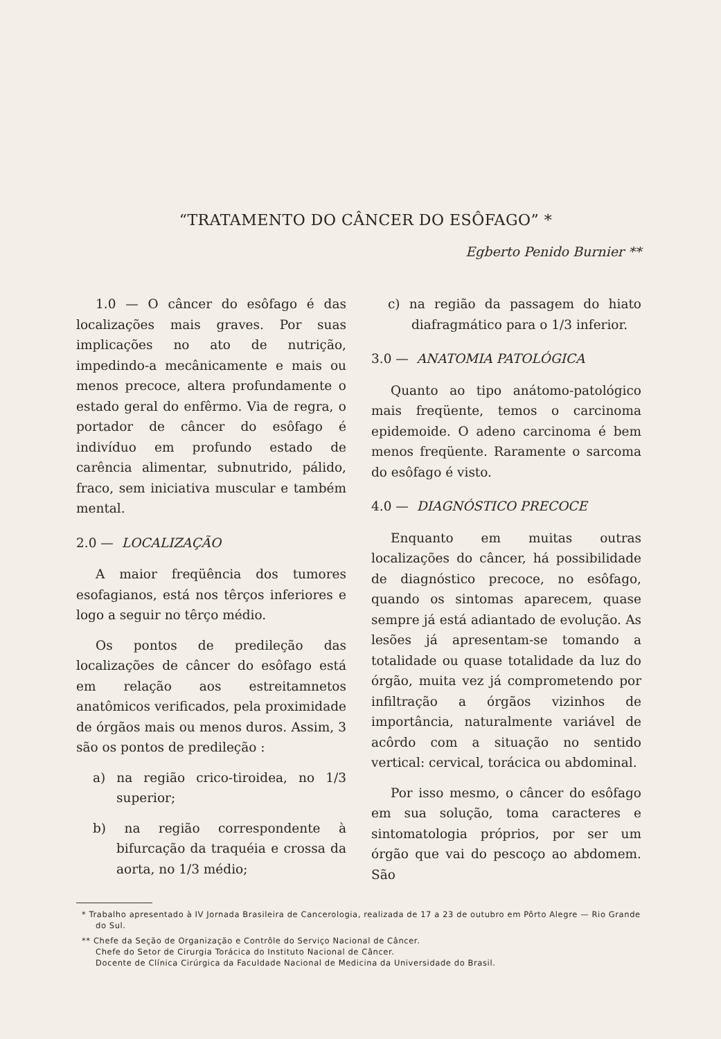“TRATAMENTO DO CÂNCER DO ESÔFAGO” *
Egberto Penido Burnier **
1.0 — O câncer do esôfago é das localizações mais graves. Por suas implicações no ato de nutrição, impedindo-a mecânicamente e mais ou menos precoce, altera profundamente o estado geral do enfêrmo. Via de regra, o portador de câncer do esôfago é indivíduo em profundo estado de carência alimentar, subnutrido, pálido, fraco, sem iniciativa muscular e também mental.
2.0 — LOCALIZAÇÃO
A maior freqüência dos tumores esofagianos, está nos têrços inferiores e logo a seguir no têrço médio.
Os pontos de predileção das localizações de câncer do esôfago está em relação aos estreitamnetos anatômicos verificados, pela proximidade de órgãos mais ou menos duros. Assim, 3 são os pontos de predileção :
a) na região crico-tiroidea, no 1/3 superior;
b) na região correspondente à bifurcação da traquéia e crossa da aorta, no 1/3 médio;
c) na região da passagem do hiato diafragmático para o 1/3 inferior.
3.0 — ANATOMIA PATOLÓGICA
Quanto ao tipo anátomo-patológico mais freqüente, temos o carcinoma epidemoide. O adeno carcinoma é bem menos freqüente. Raramente o sarcoma do esôfago é visto.
4.0 — DIAGNÓSTICO PRECOCE
Enquanto em muitas outras localizações do câncer, há possibilidade de diagnóstico precoce, no esôfago, quando os sintomas aparecem, quase sempre já está adiantado de evolução. As lesões já apresentam-se tomando a totalidade ou quase totalidade da luz do órgão, muita vez já comprometendo por infiltração a órgãos vizinhos de importância, naturalmente variável de acôrdo com a situação no sentido vertical: cervical, torácica ou abdominal.
Por isso mesmo, o câncer do esôfago em sua solução, toma caracteres e sintomatologia próprios, por ser um órgão que vai do pescoço ao abdomem. São
* Trabalho apresentado à IV Jornada Brasileira de Cancerologia, realizada de 17 a 23 de outubro em Pôrto Alegre — Rio Grande do Sul.
** Chefe da Seção de Organização e Contrôle do Serviço Nacional de Câncer.
Chefe do Setor de Cirurgia Torácica do Instituto Nacional de Câncer.
Docente de Clínica Cirúrgica da Faculdade Nacional de Medicina da Universidade do Brasil.